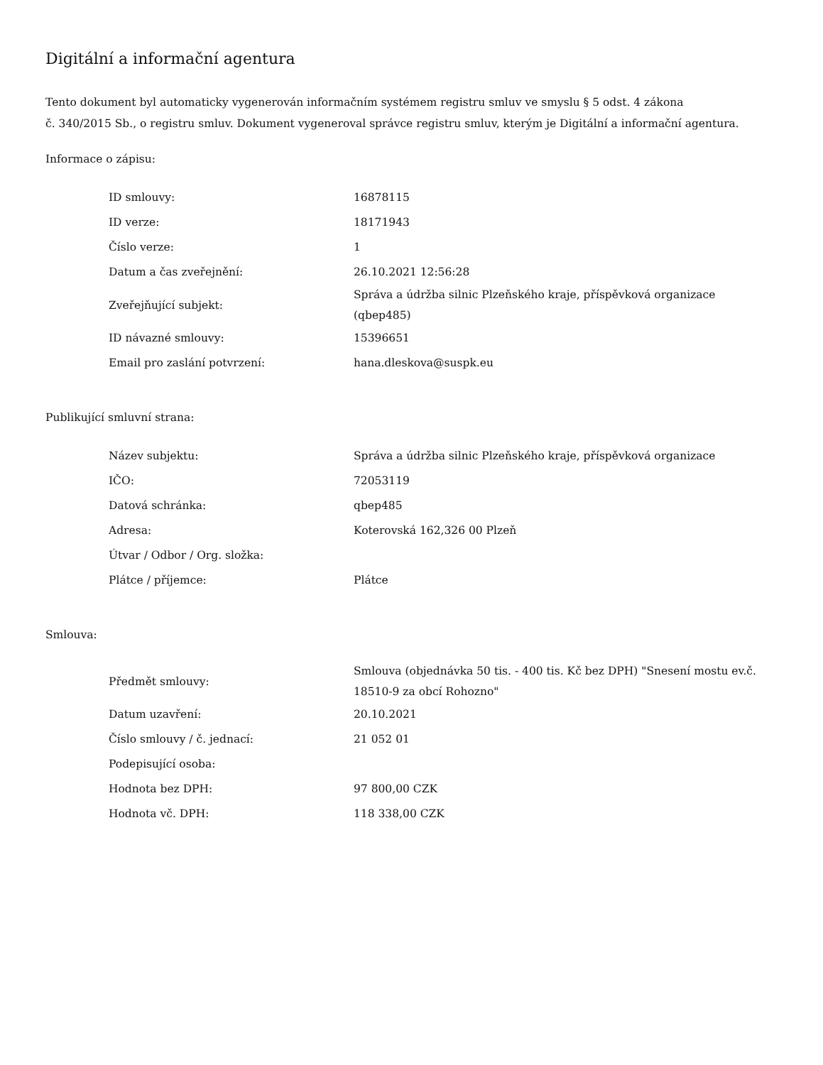Digitální a informační agentura
Tento dokument byl automaticky vygenerován informačním systémem registru smluv ve smyslu § 5 odst. 4 zákona
č. 340/2015 Sb., o registru smluv. Dokument vygeneroval správce registru smluv, kterým je Digitální a informační agentura.
Informace o zápisu:
| ID smlouvy: | 16878115 |
| ID verze: | 18171943 |
| Číslo verze: | 1 |
| Datum a čas zveřejnění: | 26.10.2021 12:56:28 |
| Zveřejňující subjekt: | Správa a údržba silnic Plzeňského kraje, příspěvková organizace (qbep485) |
| ID návazné smlouvy: | 15396651 |
| Email pro zaslání potvrzení: | hana.dleskova@suspk.eu |
Publikující smluvní strana:
| Název subjektu: | Správa a údržba silnic Plzeňského kraje, příspěvková organizace |
| IČO: | 72053119 |
| Datová schránka: | qbep485 |
| Adresa: | Koterovská 162,326 00 Plzeň |
| Útvar / Odbor / Org. složka: | |
| Plátce / příjemce: | Plátce |
Smlouva:
| Předmět smlouvy: | Smlouva (objednávka 50 tis. - 400 tis. Kč bez DPH) "Snesení mostu ev.č. 18510-9 za obcí Rohozno" |
| Datum uzavření: | 20.10.2021 |
| Číslo smlouvy / č. jednací: | 21 052 01 |
| Podepisující osoba: | |
| Hodnota bez DPH: | 97 800,00 CZK |
| Hodnota vč. DPH: | 118 338,00 CZK |